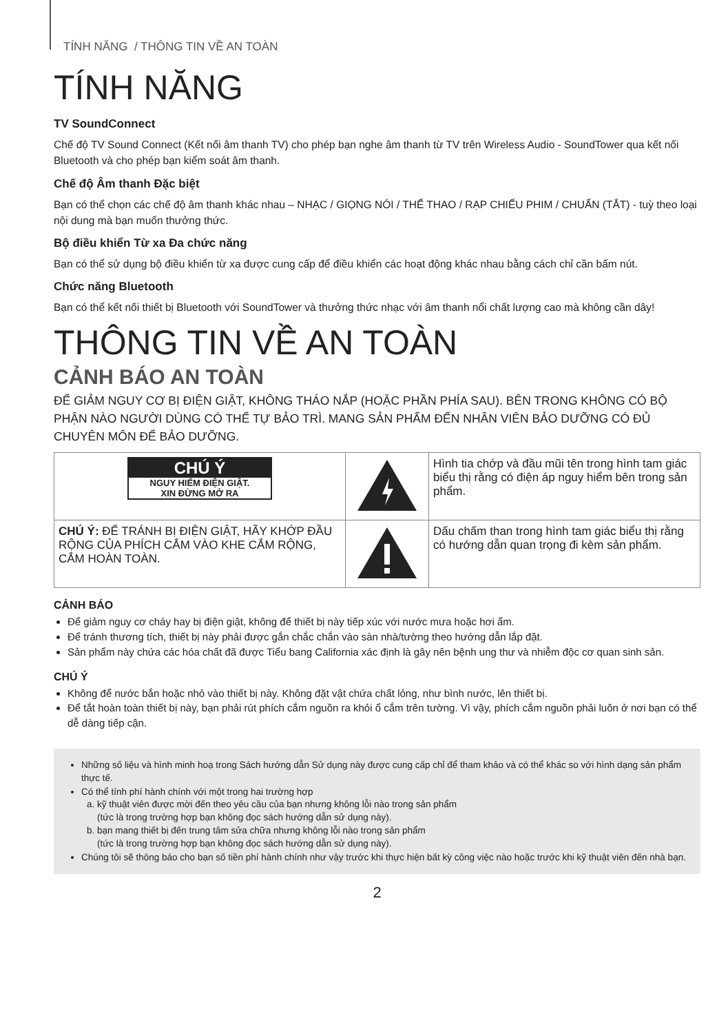TÍNH NĂNG / THÔNG TIN VỀ AN TOÀN
TÍNH NĂNG
TV SoundConnect
Chế độ TV Sound Connect (Kết nối âm thanh TV) cho phép bạn nghe âm thanh từ TV trên Wireless Audio - SoundTower qua kết nối Bluetooth và cho phép bạn kiểm soát âm thanh.
Chế độ Âm thanh Đặc biệt
Bạn có thể chọn các chế độ âm thanh khác nhau – NHẠC / GIỌNG NÓI / THỂ THAO / RẠP CHIẾU PHIM / CHUẨN (TẮT) - tuỳ theo loại nội dung mà bạn muốn thưởng thức.
Bộ điều khiển Từ xa Đa chức năng
Bạn có thể sử dụng bộ điều khiển từ xa được cung cấp để điều khiển các hoạt động khác nhau bằng cách chỉ cần bấm nút.
Chức năng Bluetooth
Bạn có thể kết nối thiết bị Bluetooth với SoundTower và thưởng thức nhạc với âm thanh nổi chất lượng cao mà không cần dây!
THÔNG TIN VỀ AN TOÀN
CẢNH BÁO AN TOÀN
ĐỂ GIẢM NGUY CƠ BỊ ĐIỆN GIẬT, KHÔNG THÁO NẮP (HOẶC PHẦN PHÍA SAU). BÊN TRONG KHÔNG CÓ BỘ PHẬN NÀO NGƯỜI DÙNG CÓ THỂ TỰ BẢO TRÌ. MANG SẢN PHẨM ĐẾN NHÂN VIÊN BẢO DƯỠNG CÓ ĐỦ CHUYÊN MÔN ĐỂ BẢO DƯỠNG.
| CHÚ Ý NGUY HIỂM ĐIỆN GIẬT. XIN ĐỪNG MỞ RA | | Hình tia chớp và đầu mũi tên trong hình tam giác biểu thị rằng có điện áp nguy hiểm bên trong sản phẩm. |
| CHÚ Ý: ĐỂ TRÁNH BỊ ĐIỆN GIẬT, HÃY KHỚP ĐẦU RỘNG CỦA PHÍCH CẮM VÀO KHE CẮM RỘNG, CẮM HOÀN TOÀN. | | Dấu chấm than trong hình tam giác biểu thị rằng có hướng dẫn quan trọng đi kèm sản phẩm. |
CẢNH BÁO
Để giảm nguy cơ cháy hay bị điện giật, không để thiết bị này tiếp xúc với nước mưa hoặc hơi ẩm.
Để tránh thương tích, thiết bị này phải được gắn chắc chắn vào sàn nhà/tường theo hướng dẫn lắp đặt.
Sản phẩm này chứa các hóa chất đã được Tiểu bang California xác định là gây nên bệnh ung thư và nhiễm độc cơ quan sinh sản.
CHÚ Ý
Không để nước bắn hoặc nhỏ vào thiết bị này. Không đặt vật chứa chất lỏng, như bình nước, lên thiết bị.
Để tắt hoàn toàn thiết bị này, bạn phải rút phích cắm nguồn ra khỏi ổ cắm trên tường. Vì vậy, phích cắm nguồn phải luôn ở nơi bạn có thể dễ dàng tiếp cận.
Những số liệu và hình minh hoạ trong Sách hướng dẫn Sử dụng này được cung cấp chỉ để tham khảo và có thể khác so với hình dạng sản phẩm thực tế.
Có thể tính phí hành chính với một trong hai trường hợp
a. kỹ thuật viên được mời đến theo yêu cầu của bạn nhưng không lỗi nào trong sản phẩm
(tức là trong trường hợp bạn không đọc sách hướng dẫn sử dụng này).
b. bạn mang thiết bị đến trung tâm sửa chữa nhưng không lỗi nào trong sản phẩm
(tức là trong trường hợp bạn không đọc sách hướng dẫn sử dụng này).
Chúng tôi sẽ thông báo cho bạn số tiền phí hành chính như vậy trước khi thực hiện bất kỳ công việc nào hoặc trước khi kỹ thuật viên đến nhà bạn.
2